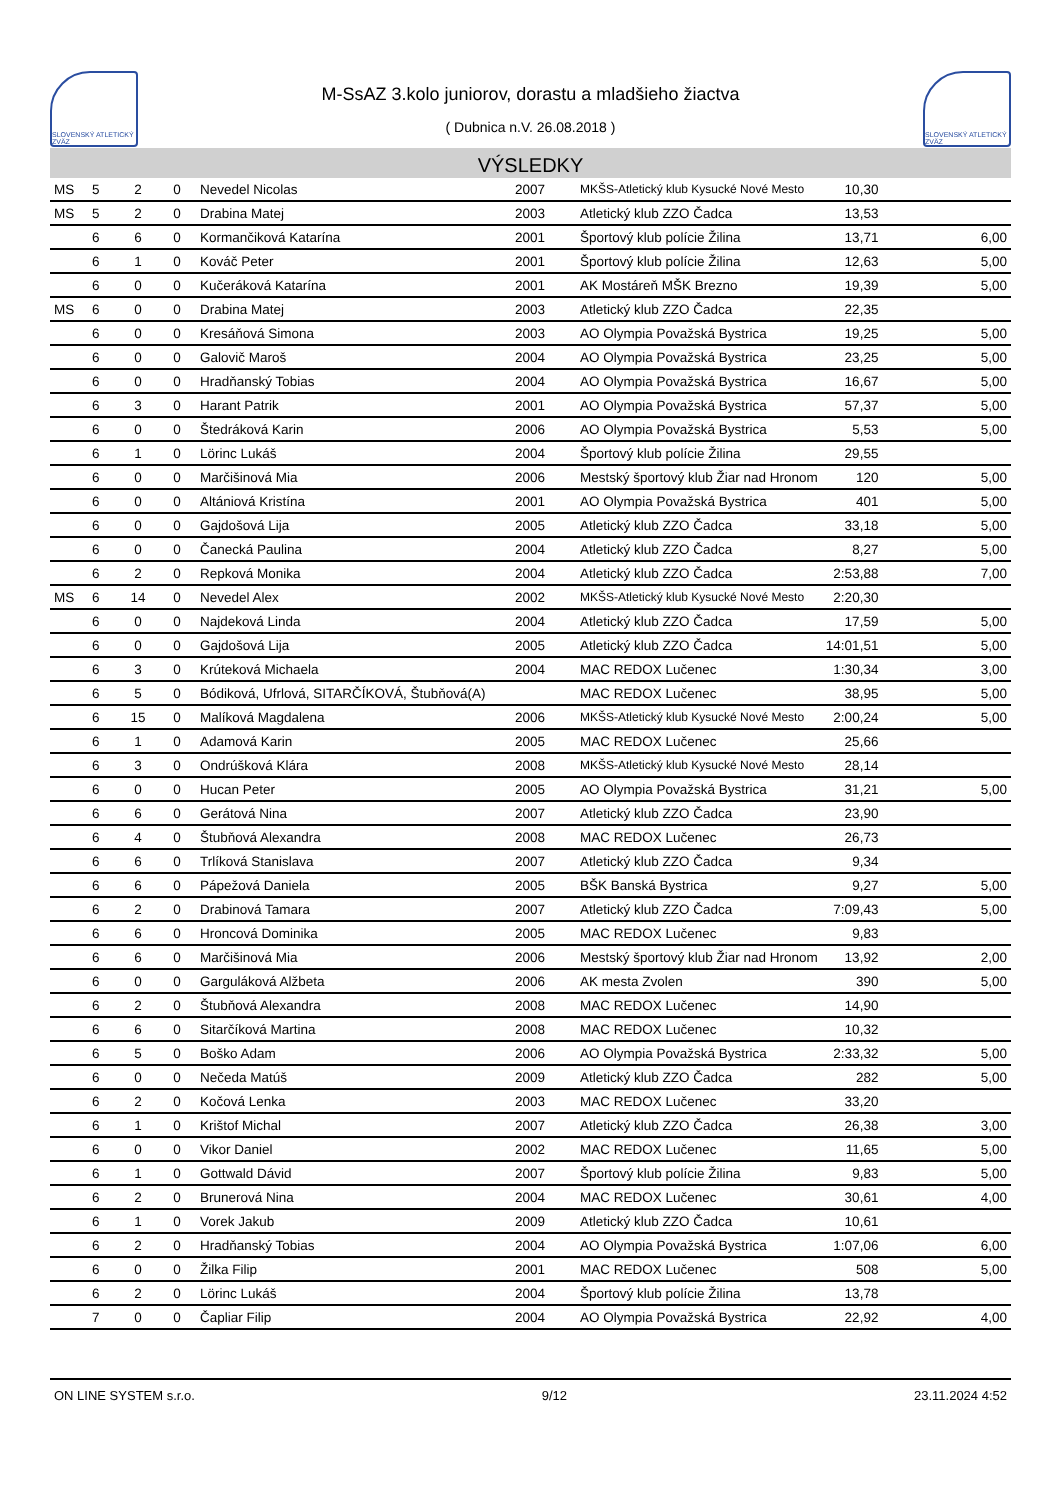SLOVENSKÝ ATLETICKÝ ZVÄZ
M-SsAZ 3.kolo juniorov, dorastu a mladšieho žiactva
( Dubnica n.V. 26.08.2018 )
SLOVENSKÝ ATLETICKÝ ZVÄZ
VÝSLEDKY
| MS | 5 | 2 | 0 | Nevedel Nicolas | 2007 | MKŠS-Atletický klub Kysucké Nové Mesto | 10,30 | |
| MS | 5 | 2 | 0 | Drabina Matej | 2003 | Atletický klub ZZO Čadca | 13,53 | |
| | 6 | 6 | 0 | Kormančiková Katarína | 2001 | Športový klub polície Žilina | 13,71 | 6,00 |
| | 6 | 1 | 0 | Kováč Peter | 2001 | Športový klub polície Žilina | 12,63 | 5,00 |
| | 6 | 0 | 0 | Kučeráková Katarína | 2001 | AK Mostáreň MŠK Brezno | 19,39 | 5,00 |
| MS | 6 | 0 | 0 | Drabina Matej | 2003 | Atletický klub ZZO Čadca | 22,35 | |
| | 6 | 0 | 0 | Kresáňová Simona | 2003 | AO Olympia Považská Bystrica | 19,25 | 5,00 |
| | 6 | 0 | 0 | Galovič Maroš | 2004 | AO Olympia Považská Bystrica | 23,25 | 5,00 |
| | 6 | 0 | 0 | Hradňanský Tobias | 2004 | AO Olympia Považská Bystrica | 16,67 | 5,00 |
| | 6 | 3 | 0 | Harant Patrik | 2001 | AO Olympia Považská Bystrica | 57,37 | 5,00 |
| | 6 | 0 | 0 | Štedráková Karin | 2006 | AO Olympia Považská Bystrica | 5,53 | 5,00 |
| | 6 | 1 | 0 | Lörinc Lukáš | 2004 | Športový klub polície Žilina | 29,55 | |
| | 6 | 0 | 0 | Marčišinová Mia | 2006 | Mestský športový klub Žiar nad Hronom | 120 | 5,00 |
| | 6 | 0 | 0 | Altániová Kristína | 2001 | AO Olympia Považská Bystrica | 401 | 5,00 |
| | 6 | 0 | 0 | Gajdošová Lija | 2005 | Atletický klub ZZO Čadca | 33,18 | 5,00 |
| | 6 | 0 | 0 | Čanecká Paulina | 2004 | Atletický klub ZZO Čadca | 8,27 | 5,00 |
| | 6 | 2 | 0 | Repková Monika | 2004 | Atletický klub ZZO Čadca | 2:53,88 | 7,00 |
| MS | 6 | 14 | 0 | Nevedel Alex | 2002 | MKŠS-Atletický klub Kysucké Nové Mesto | 2:20,30 | |
| | 6 | 0 | 0 | Najdeková Linda | 2004 | Atletický klub ZZO Čadca | 17,59 | 5,00 |
| | 6 | 0 | 0 | Gajdošová Lija | 2005 | Atletický klub ZZO Čadca | 14:01,51 | 5,00 |
| | 6 | 3 | 0 | Krúteková Michaela | 2004 | MAC REDOX Lučenec | 1:30,34 | 3,00 |
| | 6 | 5 | 0 | Bódiková, Ufrlová, SITARČÍKOVÁ, Štubňová(A) | | MAC REDOX Lučenec | 38,95 | 5,00 |
| | 6 | 15 | 0 | Malíková Magdalena | 2006 | MKŠS-Atletický klub Kysucké Nové Mesto | 2:00,24 | 5,00 |
| | 6 | 1 | 0 | Adamová Karin | 2005 | MAC REDOX Lučenec | 25,66 | |
| | 6 | 3 | 0 | Ondrúšková Klára | 2008 | MKŠS-Atletický klub Kysucké Nové Mesto | 28,14 | |
| | 6 | 0 | 0 | Hucan Peter | 2005 | AO Olympia Považská Bystrica | 31,21 | 5,00 |
| | 6 | 6 | 0 | Gerátová Nina | 2007 | Atletický klub ZZO Čadca | 23,90 | |
| | 6 | 4 | 0 | Štubňová Alexandra | 2008 | MAC REDOX Lučenec | 26,73 | |
| | 6 | 6 | 0 | Trlíková Stanislava | 2007 | Atletický klub ZZO Čadca | 9,34 | |
| | 6 | 6 | 0 | Pápežová Daniela | 2005 | BŠK Banská Bystrica | 9,27 | 5,00 |
| | 6 | 2 | 0 | Drabinová Tamara | 2007 | Atletický klub ZZO Čadca | 7:09,43 | 5,00 |
| | 6 | 6 | 0 | Hroncová Dominika | 2005 | MAC REDOX Lučenec | 9,83 | |
| | 6 | 6 | 0 | Marčišinová Mia | 2006 | Mestský športový klub Žiar nad Hronom | 13,92 | 2,00 |
| | 6 | 0 | 0 | Garguláková Alžbeta | 2006 | AK mesta Zvolen | 390 | 5,00 |
| | 6 | 2 | 0 | Štubňová Alexandra | 2008 | MAC REDOX Lučenec | 14,90 | |
| | 6 | 6 | 0 | Sitarčíková Martina | 2008 | MAC REDOX Lučenec | 10,32 | |
| | 6 | 5 | 0 | Boško Adam | 2006 | AO Olympia Považská Bystrica | 2:33,32 | 5,00 |
| | 6 | 0 | 0 | Nečeda Matúš | 2009 | Atletický klub ZZO Čadca | 282 | 5,00 |
| | 6 | 2 | 0 | Kočová Lenka | 2003 | MAC REDOX Lučenec | 33,20 | |
| | 6 | 1 | 0 | Krištof Michal | 2007 | Atletický klub ZZO Čadca | 26,38 | 3,00 |
| | 6 | 0 | 0 | Vikor Daniel | 2002 | MAC REDOX Lučenec | 11,65 | 5,00 |
| | 6 | 1 | 0 | Gottwald Dávid | 2007 | Športový klub polície Žilina | 9,83 | 5,00 |
| | 6 | 2 | 0 | Brunerová Nina | 2004 | MAC REDOX Lučenec | 30,61 | 4,00 |
| | 6 | 1 | 0 | Vorek Jakub | 2009 | Atletický klub ZZO Čadca | 10,61 | |
| | 6 | 2 | 0 | Hradňanský Tobias | 2004 | AO Olympia Považská Bystrica | 1:07,06 | 6,00 |
| | 6 | 0 | 0 | Žilka Filip | 2001 | MAC REDOX Lučenec | 508 | 5,00 |
| | 6 | 2 | 0 | Lörinc Lukáš | 2004 | Športový klub polície Žilina | 13,78 | |
| | 7 | 0 | 0 | Čapliar Filip | 2004 | AO Olympia Považská Bystrica | 22,92 | 4,00 |
ON LINE SYSTEM s.r.o. 9/12 23.11.2024 4:52